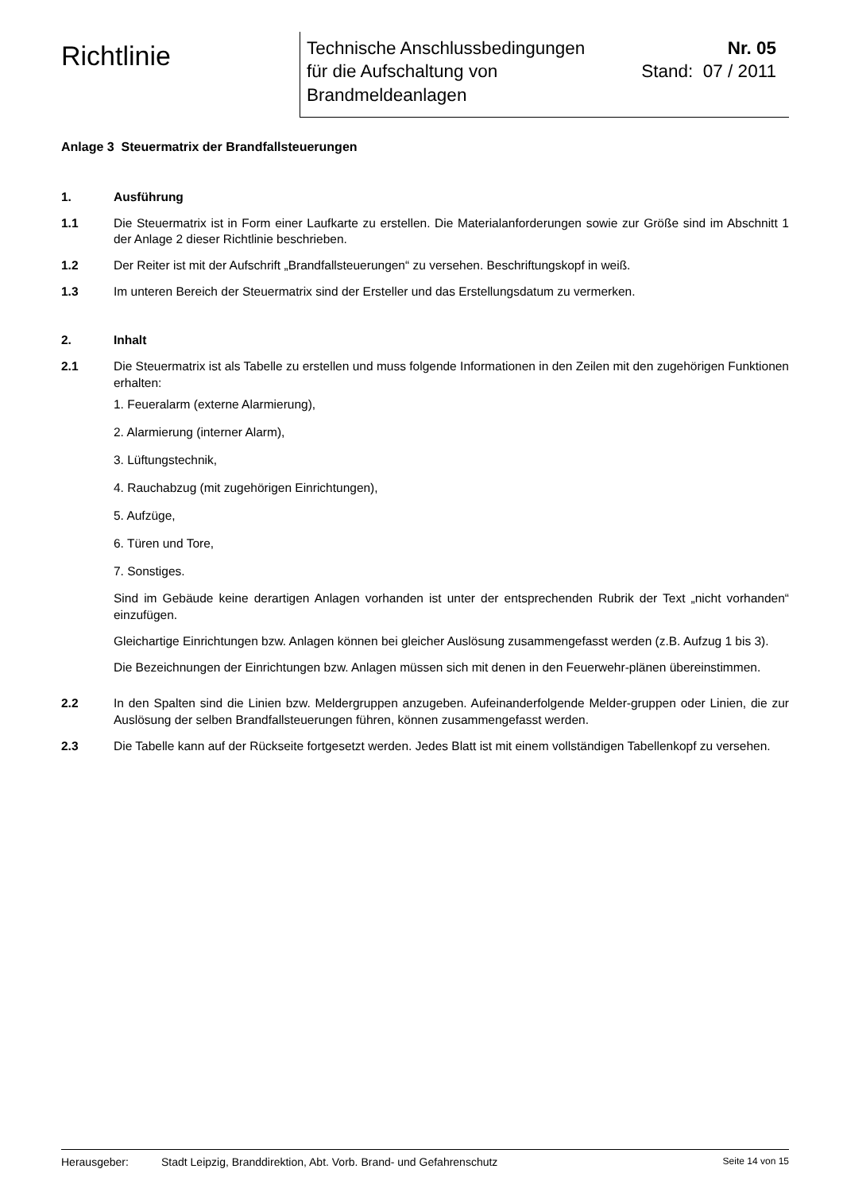Richtlinie
Technische Anschlussbedingungen
für die Aufschaltung von
Brandmeldeanlagen
Nr. 05
Stand: 07 / 2011
Anlage 3 Steuermatrix der Brandfallsteuerungen
1. Ausführung
1.1 Die Steuermatrix ist in Form einer Laufkarte zu erstellen. Die Materialanforderungen sowie zur Größe sind im Abschnitt 1 der Anlage 2 dieser Richtlinie beschrieben.
1.2 Der Reiter ist mit der Aufschrift „Brandfallsteuerungen“ zu versehen. Beschriftungskopf in weiß.
1.3 Im unteren Bereich der Steuermatrix sind der Ersteller und das Erstellungsdatum zu vermerken.
2. Inhalt
2.1 Die Steuermatrix ist als Tabelle zu erstellen und muss folgende Informationen in den Zeilen mit den zugehörigen Funktionen erhalten:
1. Feueralarm (externe Alarmierung),
2. Alarmierung (interner Alarm),
3. Lüftungstechnik,
4. Rauchabzug (mit zugehörigen Einrichtungen),
5. Aufzüge,
6. Türen und Tore,
7. Sonstiges.
Sind im Gebäude keine derartigen Anlagen vorhanden ist unter der entsprechenden Rubrik der Text „nicht vorhanden“ einzufügen.
Gleichartige Einrichtungen bzw. Anlagen können bei gleicher Auslösung zusammengefasst werden (z.B. Aufzug 1 bis 3).
Die Bezeichnungen der Einrichtungen bzw. Anlagen müssen sich mit denen in den Feuerwehr-plänen übereinstimmen.
2.2 In den Spalten sind die Linien bzw. Meldergruppen anzugeben. Aufeinanderfolgende Melder-gruppen oder Linien, die zur Auslösung der selben Brandfallsteuerungen führen, können zusammengefasst werden.
2.3 Die Tabelle kann auf der Rückseite fortgesetzt werden. Jedes Blatt ist mit einem vollständigen Tabellenkopf zu versehen.
Herausgeber: Stadt Leipzig, Branddirektion, Abt. Vorb. Brand- und Gefahrenschutz Seite 14 von 15